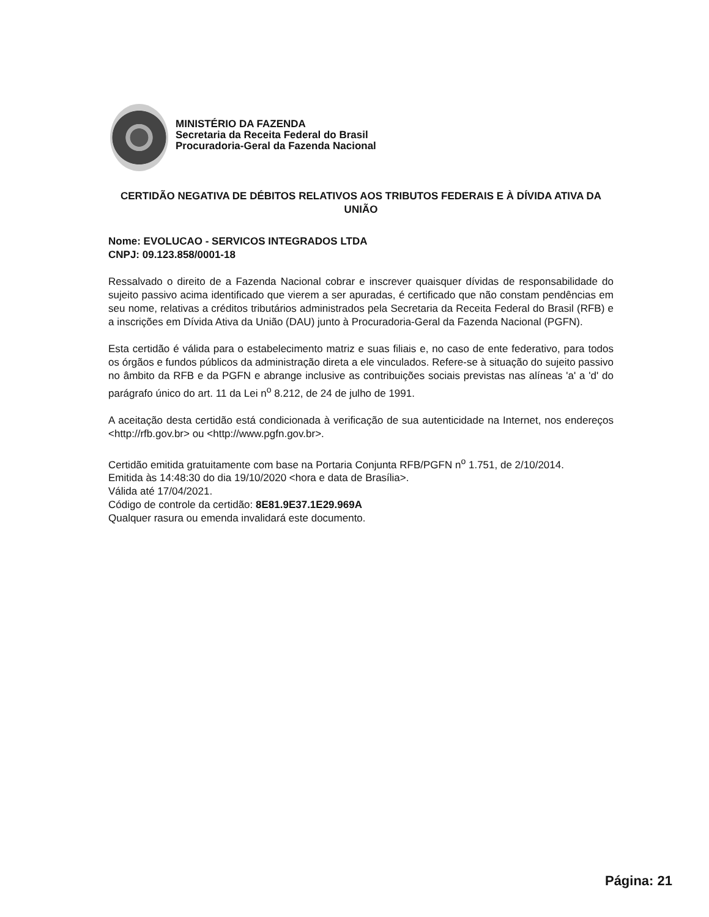MINISTÉRIO DA FAZENDA
Secretaria da Receita Federal do Brasil
Procuradoria-Geral da Fazenda Nacional
CERTIDÃO NEGATIVA DE DÉBITOS RELATIVOS AOS TRIBUTOS FEDERAIS E À DÍVIDA ATIVA DA UNIÃO
Nome: EVOLUCAO - SERVICOS INTEGRADOS LTDA
CNPJ: 09.123.858/0001-18
Ressalvado o direito de a Fazenda Nacional cobrar e inscrever quaisquer dívidas de responsabilidade do sujeito passivo acima identificado que vierem a ser apuradas, é certificado que não constam pendências em seu nome, relativas a créditos tributários administrados pela Secretaria da Receita Federal do Brasil (RFB) e a inscrições em Dívida Ativa da União (DAU) junto à Procuradoria-Geral da Fazenda Nacional (PGFN).
Esta certidão é válida para o estabelecimento matriz e suas filiais e, no caso de ente federativo, para todos os órgãos e fundos públicos da administração direta a ele vinculados. Refere-se à situação do sujeito passivo no âmbito da RFB e da PGFN e abrange inclusive as contribuições sociais previstas nas alíneas 'a' a 'd' do parágrafo único do art. 11 da Lei n<sup>o</sup> 8.212, de 24 de julho de 1991.
A aceitação desta certidão está condicionada à verificação de sua autenticidade na Internet, nos endereços <http://rfb.gov.br> ou <http://www.pgfn.gov.br>.
Certidão emitida gratuitamente com base na Portaria Conjunta RFB/PGFN n<sup>o</sup> 1.751, de 2/10/2014.
Emitida às 14:48:30 do dia 19/10/2020 <hora e data de Brasília>.
Válida até 17/04/2021.
Código de controle da certidão: 8E81.9E37.1E29.969A
Qualquer rasura ou emenda invalidará este documento.
Página: 21